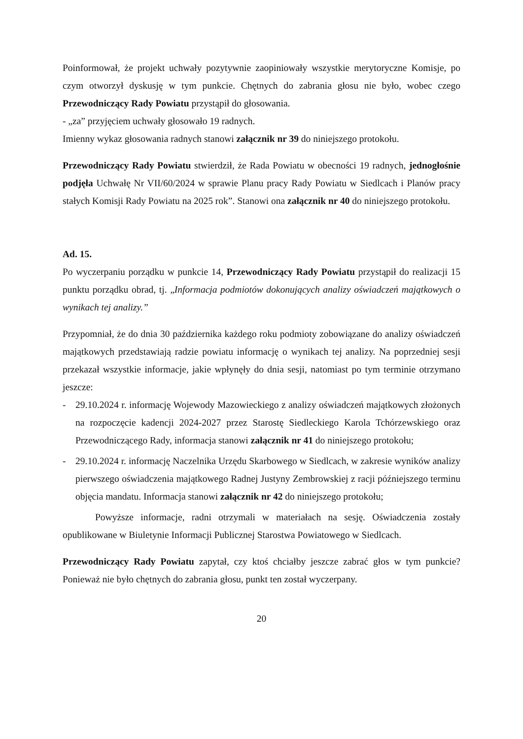Poinformował, że projekt uchwały pozytywnie zaopiniowały wszystkie merytoryczne Komisje, po czym otworzył dyskusję w tym punkcie. Chętnych do zabrania głosu nie było, wobec czego Przewodniczący Rady Powiatu przystąpił do głosowania.
- „za” przyjęciem uchwały głosowało 19 radnych.
Imienny wykaz głosowania radnych stanowi załącznik nr 39 do niniejszego protokołu.
Przewodniczący Rady Powiatu stwierdził, że Rada Powiatu w obecności 19 radnych, jednogłośnie podjęła Uchwałę Nr VII/60/2024 w sprawie Planu pracy Rady Powiatu w Siedlcach i Planów pracy stałych Komisji Rady Powiatu na 2025 rok”. Stanowi ona załącznik nr 40 do niniejszego protokołu.
Ad. 15.
Po wyczerpaniu porządku w punkcie 14, Przewodniczący Rady Powiatu przystąpił do realizacji 15 punktu porządku obrad, tj. „Informacja podmiotów dokonujących analizy oświadczeń majątkowych o wynikach tej analizy.”
Przypomniał, że do dnia 30 października każdego roku podmioty zobowiązane do analizy oświadczeń majątkowych przedstawiają radzie powiatu informację o wynikach tej analizy. Na poprzedniej sesji przekazał wszystkie informacje, jakie wpłynęły do dnia sesji, natomiast po tym terminie otrzymano jeszcze:
- 29.10.2024 r. informację Wojewody Mazowieckiego z analizy oświadczeń majątkowych złożonych na rozpoczęcie kadencji 2024-2027 przez Starostę Siedleckiego Karola Tchórzewskiego oraz Przewodniczącego Rady, informacja stanowi załącznik nr 41 do niniejszego protokołu;
- 29.10.2024 r. informację Naczelnika Urzędu Skarbowego w Siedlcach, w zakresie wyników analizy pierwszego oświadczenia majątkowego Radnej Justyny Zembrowskiej z racji późniejszego terminu objęcia mandatu. Informacja stanowi załącznik nr 42 do niniejszego protokołu;
Powyższe informacje, radni otrzymali w materiałach na sesję. Oświadczenia zostały opublikowane w Biuletynie Informacji Publicznej Starostwa Powiatowego w Siedlcach.
Przewodniczący Rady Powiatu zapytał, czy ktoś chciałby jeszcze zabrać głos w tym punkcie? Ponieważ nie było chętnych do zabrania głosu, punkt ten został wyczerpany.
20